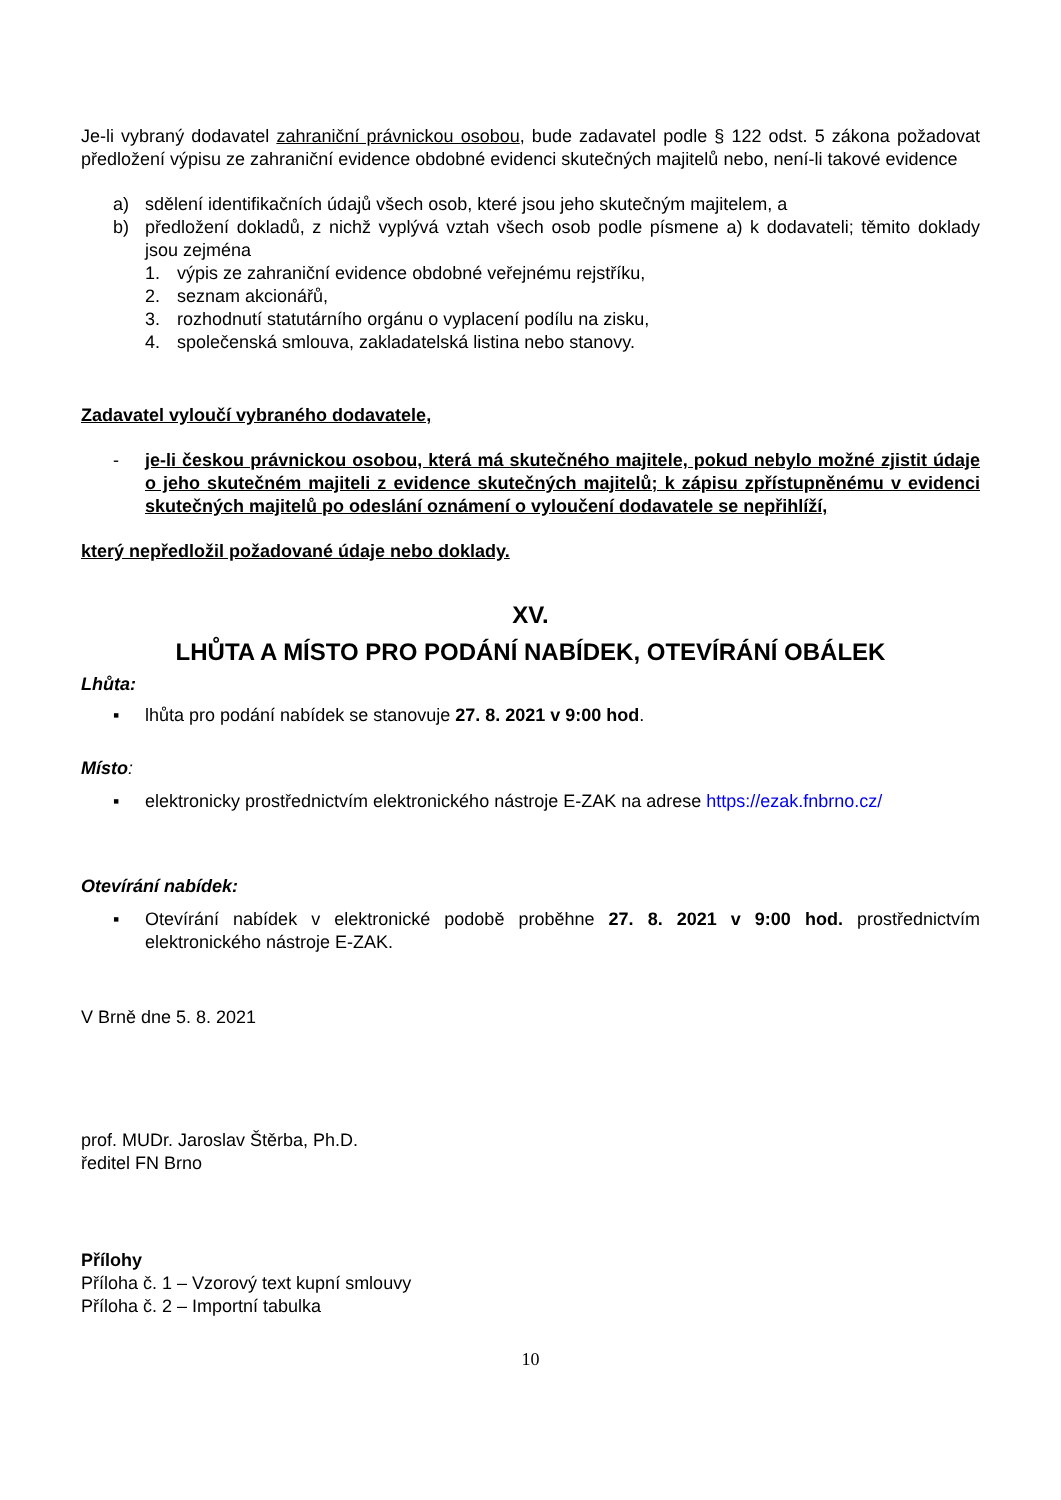Je-li vybraný dodavatel zahraniční právnickou osobou, bude zadavatel podle § 122 odst. 5 zákona požadovat předložení výpisu ze zahraniční evidence obdobné evidenci skutečných majitelů nebo, není-li takové evidence
a) sdělení identifikačních údajů všech osob, které jsou jeho skutečným majitelem, a
b) předložení dokladů, z nichž vyplývá vztah všech osob podle písmene a) k dodavateli; těmito doklady jsou zejména
1. výpis ze zahraniční evidence obdobné veřejnému rejstříku,
2. seznam akcionářů,
3. rozhodnutí statutárního orgánu o vyplacení podílu na zisku,
4. společenská smlouva, zakladatelská listina nebo stanovy.
Zadavatel vyloučí vybraného dodavatele,
- je-li českou právnickou osobou, která má skutečného majitele, pokud nebylo možné zjistit údaje o jeho skutečném majiteli z evidence skutečných majitelů; k zápisu zpřístupněnému v evidenci skutečných majitelů po odeslání oznámení o vyloučení dodavatele se nepřihlíží,
který nepředložil požadované údaje nebo doklady.
XV.
LHŮTA A MÍSTO PRO PODÁNÍ NABÍDEK, OTEVÍRÁNÍ OBÁLEK
Lhůta:
▪ lhůta pro podání nabídek se stanovuje 27. 8. 2021 v 9:00 hod.
Místo:
▪ elektronicky prostřednictvím elektronického nástroje E-ZAK na adrese https://ezak.fnbrno.cz/
Otevírání nabídek:
▪ Otevírání nabídek v elektronické podobě proběhne 27. 8. 2021 v 9:00 hod. prostřednictvím elektronického nástroje E-ZAK.
V Brně dne 5. 8. 2021
prof. MUDr. Jaroslav Štěrba, Ph.D.
ředitel FN Brno
Přílohy
Příloha č. 1 – Vzorový text kupní smlouvy
Příloha č. 2 – Importní tabulka
10